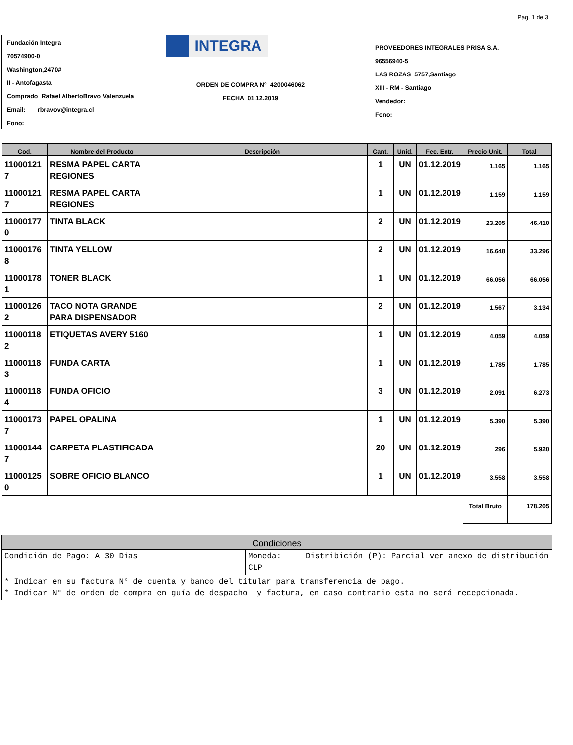Pag. 1 de 3
Fundación Integra
70574900-0
Washington,2470#
II - Antofagasta
Comprado Rafael AlbertoBravo Valenzuela
Email: rbravov@integra.cl
Fono:
INTEGRA
ORDEN DE COMPRA N° 4200046062
FECHA 01.12.2019
PROVEEDORES INTEGRALES PRISA S.A.
96556940-5
LAS ROZAS 5757,Santiago
XIII - RM - Santiago
Vendedor:
Fono:
| Cod. | Nombre del Producto | Descripción | Cant. | Unid. | Fec. Entr. | Precio Unit. | Total |
| --- | --- | --- | --- | --- | --- | --- | --- |
| 11000121 7 | RESMA PAPEL CARTA REGIONES | | 1 | UN | 01.12.2019 | 1.165 | 1.165 |
| 11000121 7 | RESMA PAPEL CARTA REGIONES | | 1 | UN | 01.12.2019 | 1.159 | 1.159 |
| 11000177 0 | TINTA BLACK | | 2 | UN | 01.12.2019 | 23.205 | 46.410 |
| 11000176 8 | TINTA YELLOW | | 2 | UN | 01.12.2019 | 16.648 | 33.296 |
| 11000178 1 | TONER BLACK | | 1 | UN | 01.12.2019 | 66.056 | 66.056 |
| 11000126 2 | TACO NOTA GRANDE PARA DISPENSADOR | | 2 | UN | 01.12.2019 | 1.567 | 3.134 |
| 11000118 2 | ETIQUETAS AVERY 5160 | | 1 | UN | 01.12.2019 | 4.059 | 4.059 |
| 11000118 3 | FUNDA CARTA | | 1 | UN | 01.12.2019 | 1.785 | 1.785 |
| 11000118 4 | FUNDA OFICIO | | 3 | UN | 01.12.2019 | 2.091 | 6.273 |
| 11000173 7 | PAPEL OPALINA | | 1 | UN | 01.12.2019 | 5.390 | 5.390 |
| 11000144 7 | CARPETA PLASTIFICADA | | 20 | UN | 01.12.2019 | 296 | 5.920 |
| 11000125 0 | SOBRE OFICIO BLANCO | | 1 | UN | 01.12.2019 | 3.558 | 3.558 |
| | | | | | | Total Bruto | 178.205 |
| Condiciones | | |
| --- | --- | --- |
| Condición de Pago: A 30 Días | Moneda: CLP | Distribición (P): Parcial ver anexo de distribución |
| * Indicar en su factura N° de cuenta y banco del titular para transferencia de pago. * Indicar N° de orden de compra en guía de despacho y factura, en caso contrario esta no será recepcionada. | | |